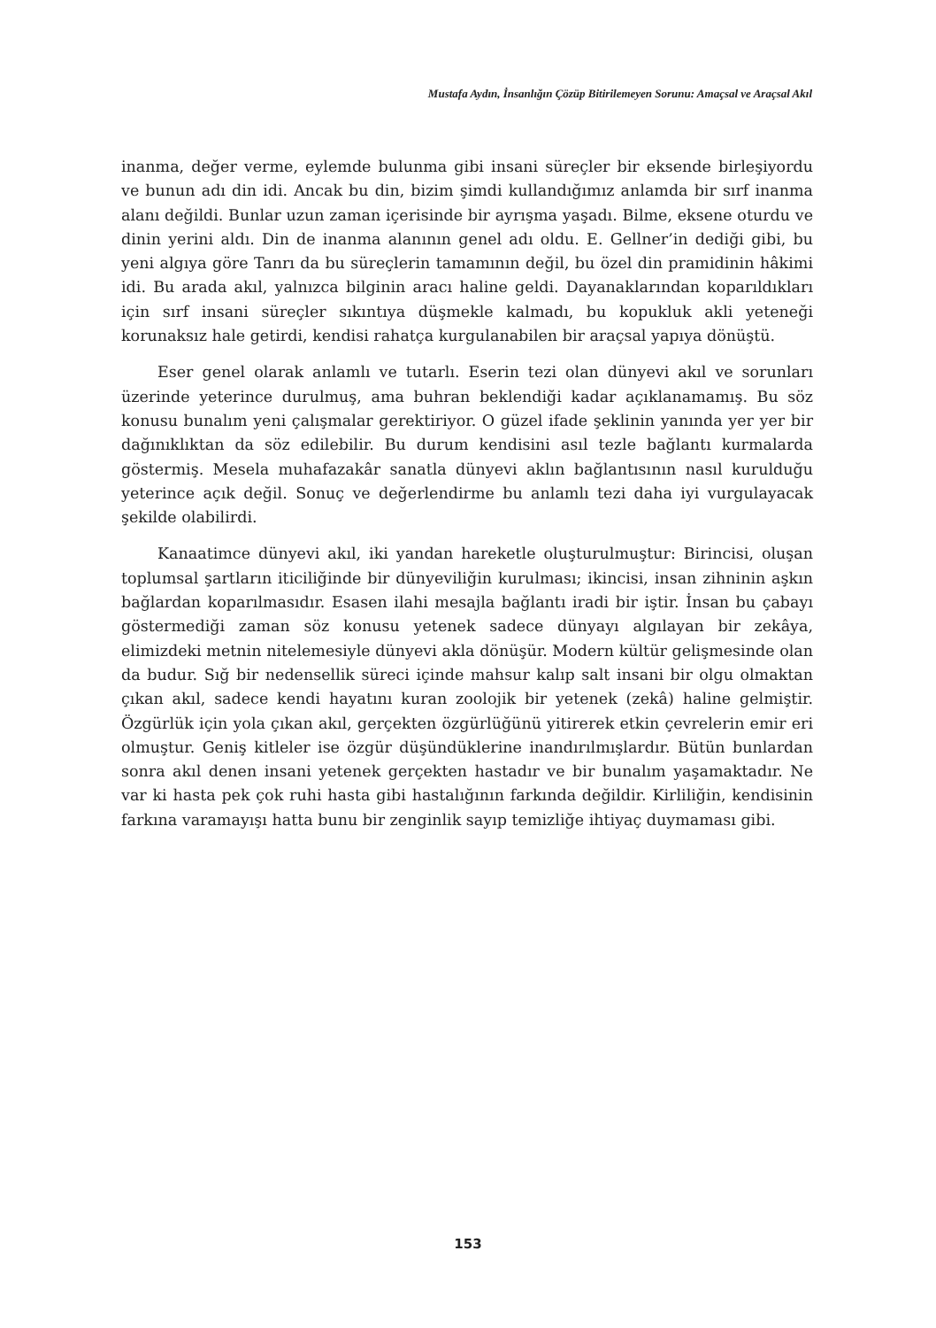Mustafa Aydın, İnsanlığın Çözüp Bitirilemeyen Sorunu: Amaçsal ve Araçsal Akıl
inanma, değer verme, eylemde bulunma gibi insani süreçler bir eksende birleşiyordu ve bunun adı din idi. Ancak bu din, bizim şimdi kullandığımız anlamda bir sırf inanma alanı değildi. Bunlar uzun zaman içerisinde bir ayrışma yaşadı. Bilme, eksene oturdu ve dinin yerini aldı. Din de inanma alanının genel adı oldu. E. Gellner’in dediği gibi, bu yeni algıya göre Tanrı da bu süreçlerin tamamının değil, bu özel din pramidinin hâkimi idi. Bu arada akıl, yalnızca bilginin aracı haline geldi. Dayanaklarından koparıldıkları için sırf insani süreçler sıkıntıya düşmekle kalmadı, bu kopukluk akli yeteneği korunaksız hale getirdi, kendisi rahatça kurgulanabilen bir araçsal yapıya dönüştü.
Eser genel olarak anlamlı ve tutarlı. Eserin tezi olan dünyevi akıl ve sorunları üzerinde yeterince durulmuş, ama buhran beklendiği kadar açıklanamamış. Bu söz konusu bunalım yeni çalışmalar gerektiriyor. O güzel ifade şeklinin yanında yer yer bir dağınıklıktan da söz edilebilir. Bu durum kendisini asıl tezle bağlantı kurmalarda göstermiş. Mesela muhafazakâr sanatla dünyevi aklın bağlantısının nasıl kurulduğu yeterince açık değil. Sonuç ve değerlendirme bu anlamlı tezi daha iyi vurgulayacak şekilde olabilirdi.
Kanaatimce dünyevi akıl, iki yandan hareketle oluşturulmuştur: Birincisi, oluşan toplumsal şartların iticiliğinde bir dünyeviliğin kurulması; ikincisi, insan zihninin aşkın bağlardan koparılmasıdır. Esasen ilahi mesajla bağlantı iradi bir iştir. İnsan bu çabayı göstermediği zaman söz konusu yetenek sadece dünyayı algılayan bir zekâya, elimizdeki metnin nitelemesiyle dünyevi akla dönüşür. Modern kültür gelişmesinde olan da budur. Sığ bir nedensellik süreci içinde mahsur kalıp salt insani bir olgu olmaktan çıkan akıl, sadece kendi hayatını kuran zoolojik bir yetenek (zekâ) haline gelmiştir. Özgürlük için yola çıkan akıl, gerçekten özgürlüğünü yitirerek etkin çevrelerin emir eri olmuştur. Geniş kitleler ise özgür düşündüklerine inandırılmışlardır. Bütün bunlardan sonra akıl denen insani yetenek gerçekten hastadır ve bir bunalım yaşamaktadır. Ne var ki hasta pek çok ruhi hasta gibi hastalığının farkında değildir. Kirliliğin, kendisinin farkına varamayışı hatta bunu bir zenginlik sayıp temizliğe ihtiyaç duymaması gibi.
153